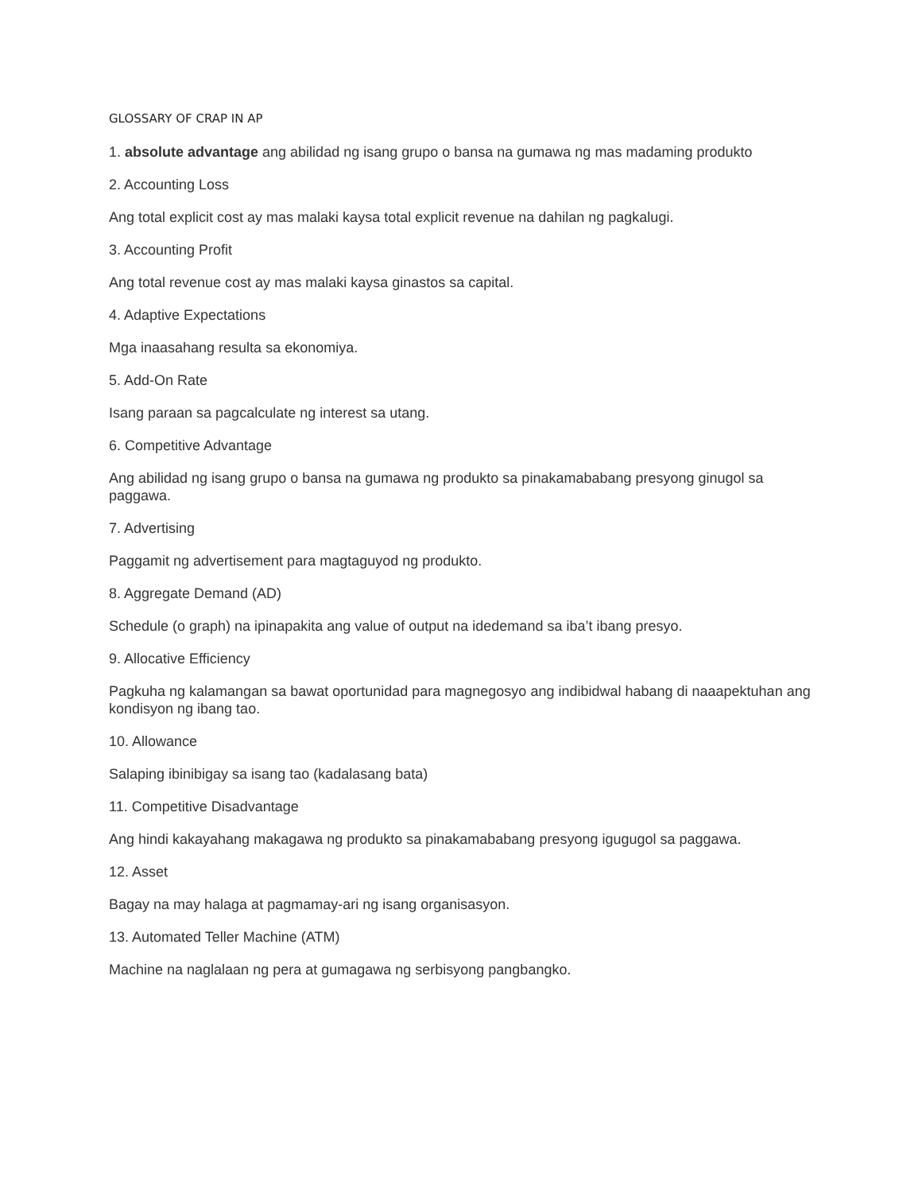GLOSSARY OF CRAP IN AP
1. absolute advantage ang abilidad ng isang grupo o bansa na gumawa ng mas madaming produkto
2. Accounting Loss
Ang total explicit cost ay mas malaki kaysa total explicit revenue na dahilan ng pagkalugi.
3. Accounting Profit
Ang total revenue cost ay mas malaki kaysa ginastos sa capital.
4. Adaptive Expectations
Mga inaasahang resulta sa ekonomiya.
5. Add-On Rate
Isang paraan sa pagcalculate ng interest sa utang.
6. Competitive Advantage
Ang abilidad ng isang grupo o bansa na gumawa ng produkto sa pinakamababang presyong ginugol sa paggawa.
7. Advertising
Paggamit ng advertisement para magtaguyod ng produkto.
8. Aggregate Demand (AD)
Schedule (o graph) na ipinapakita ang value of output na idedemand sa iba’t ibang presyo.
9. Allocative Efficiency
Pagkuha ng kalamangan sa bawat oportunidad para magnegosyo ang indibidwal habang di naaapektuhan ang kondisyon ng ibang tao.
10. Allowance
Salaping ibinibigay sa isang tao (kadalasang bata)
11. Competitive Disadvantage
Ang hindi kakayahang makagawa ng produkto sa pinakamababang presyong igugugol sa paggawa.
12. Asset
Bagay na may halaga at pagmamay-ari ng isang organisasyon.
13. Automated Teller Machine (ATM)
Machine na naglalaan ng pera at gumagawa ng serbisyong pangbangko.